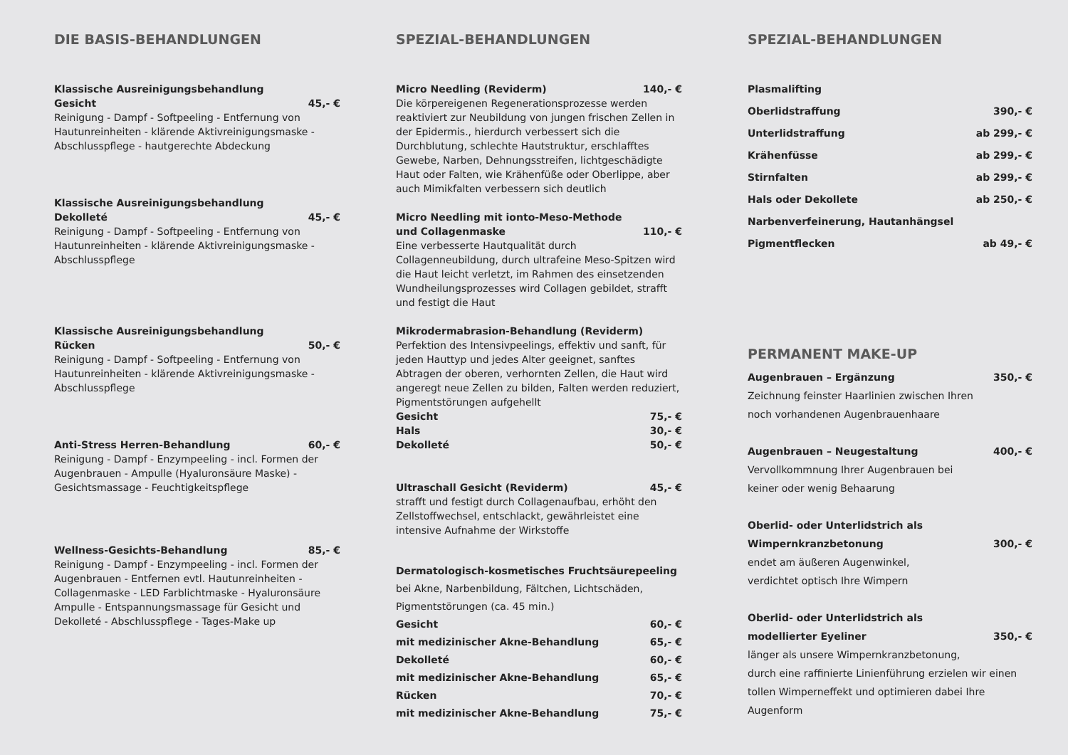DIE BASIS-BEHANDLUNGEN
Klassische Ausreinigungsbehandlung
Gesicht 45,- €
Reinigung - Dampf - Softpeeling - Entfernung von Hautunreinheiten - klärende Aktivreinigungsmaske - Abschlusspflege - hautgerechte Abdeckung
Klassische Ausreinigungsbehandlung
Dekolleté 45,- €
Reinigung - Dampf - Softpeeling - Entfernung von Hautunreinheiten - klärende Aktivreinigungsmaske - Abschlusspflege
Klassische Ausreinigungsbehandlung
Rücken 50,- €
Reinigung - Dampf - Softpeeling - Entfernung von Hautunreinheiten - klärende Aktivreinigungsmaske - Abschlusspflege
Anti-Stress Herren-Behandlung 60,- €
Reinigung - Dampf - Enzympeeling - incl. Formen der Augenbrauen - Ampulle (Hyaluronsäure Maske) - Gesichtsmassage - Feuchtigkeitspflege
Wellness-Gesichts-Behandlung 85,- €
Reinigung - Dampf - Enzympeeling - incl. Formen der Augenbrauen - Entfernen evtl. Hautunreinheiten - Collagenmaske - LED Farblichtmaske - Hyaluronsäure Ampulle - Entspannungsmassage für Gesicht und Dekolleté - Abschlusspflege - Tages-Make up
SPEZIAL-BEHANDLUNGEN
Micro Needling (Reviderm) 140,- €
Die körpereigenen Regenerationsprozesse werden reaktiviert zur Neubildung von jungen frischen Zellen in der Epidermis., hierdurch verbessert sich die Durchblutung, schlechte Hautstruktur, erschlafftes Gewebe, Narben, Dehnungsstreifen, lichtgeschädigte Haut oder Falten, wie Krähenfüße oder Oberlippe, aber auch Mimikfalten verbessern sich deutlich
Micro Needling mit ionto-Meso-Methode
und Collagenmaske 110,- €
Eine verbesserte Hautqualität durch Collagenneubildung, durch ultrafeine Meso-Spitzen wird die Haut leicht verletzt, im Rahmen des einsetzenden Wundheilungsprozesses wird Collagen gebildet, strafft und festigt die Haut
Mikrodermabrasion-Behandlung (Reviderm)
Perfektion des Intensivpeelings, effektiv und sanft, für jeden Hauttyp und jedes Alter geeignet, sanftes Abtragen der oberen, verhornten Zellen, die Haut wird angeregt neue Zellen zu bilden, Falten werden reduziert, Pigmentstörungen aufgehellt
Gesicht 75,- €
Hals 30,- €
Dekolleté 50,- €
Ultraschall Gesicht (Reviderm) 45,- €
strafft und festigt durch Collagenaufbau, erhöht den Zellstoffwechsel, entschlackt, gewährleistet eine intensive Aufnahme der Wirkstoffe
Dermatologisch-kosmetisches Fruchtsäurepeeling
bei Akne, Narbenbildung, Fältchen, Lichtschäden, Pigmentstörungen (ca. 45 min.)
Gesicht 60,- €
mit medizinischer Akne-Behandlung 65,- €
Dekolleté 60,- €
mit medizinischer Akne-Behandlung 65,- €
Rücken 70,- €
mit medizinischer Akne-Behandlung 75,- €
SPEZIAL-BEHANDLUNGEN
Plasmalifting
Oberlidstraffung 390,- €
Unterlidstraffung ab 299,- €
Krähenfüsse ab 299,- €
Stirnfalten ab 299,- €
Hals oder Dekollete ab 250,- €
Narbenverfeinerung, Hautanhängsel
Pigmentflecken ab 49,- €
PERMANENT MAKE-UP
Augenbrauen – Ergänzung 350,- €
Zeichnung feinster Haarlinien zwischen Ihren
noch vorhandenen Augenbrauenhaare
Augenbrauen – Neugestaltung 400,- €
Vervollkommnung Ihrer Augenbrauen bei
keiner oder wenig Behaarung
Oberlid- oder Unterlidstrich als
Wimpernkranzbetonung 300,- €
endet am äußeren Augenwinkel,
verdichtet optisch Ihre Wimpern
Oberlid- oder Unterlidstrich als
modellierter Eyeliner 350,- €
länger als unsere Wimpernkranzbetonung,
durch eine raffinierte Linienführung erzielen wir einen tollen Wimperneffekt und optimieren dabei Ihre Augenform